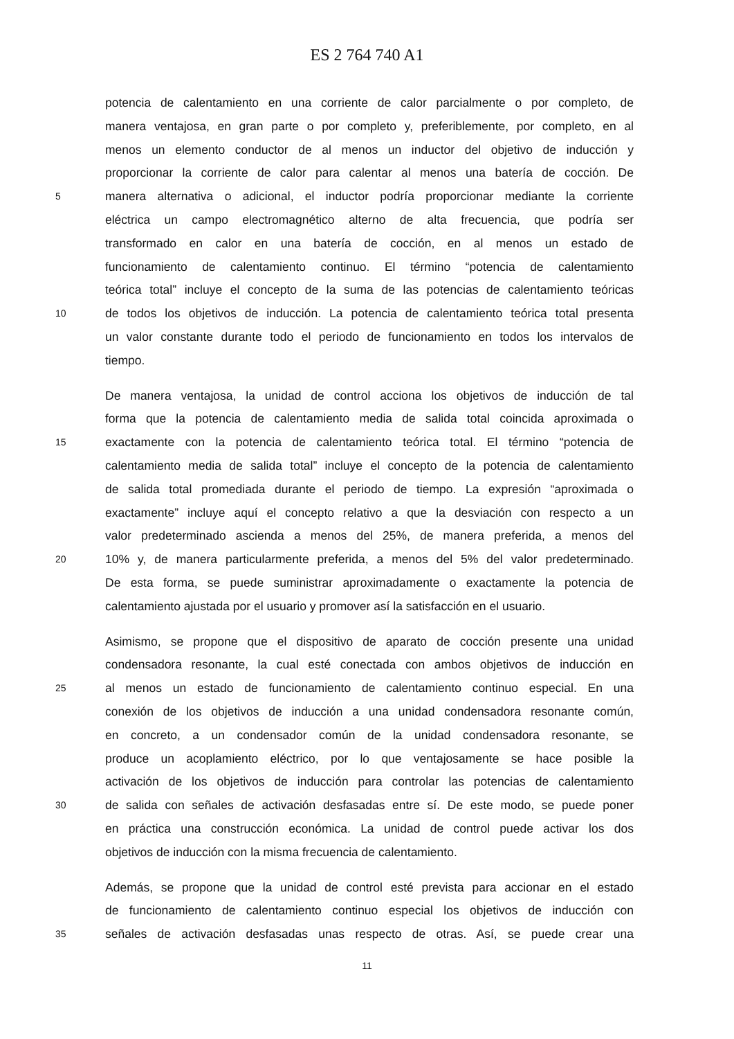ES 2 764 740 A1
potencia de calentamiento en una corriente de calor parcialmente o por completo, de
manera ventajosa, en gran parte o por completo y, preferiblemente, por completo, en al
menos un elemento conductor de al menos un inductor del objetivo de inducción y
proporcionar la corriente de calor para calentar al menos una batería de cocción. De
5 manera alternativa o adicional, el inductor podría proporcionar mediante la corriente
eléctrica un campo electromagnético alterno de alta frecuencia, que podría ser
transformado en calor en una batería de cocción, en al menos un estado de
funcionamiento de calentamiento continuo. El término “potencia de calentamiento
teórica total” incluye el concepto de la suma de las potencias de calentamiento teóricas
10 de todos los objetivos de inducción. La potencia de calentamiento teórica total presenta
un valor constante durante todo el periodo de funcionamiento en todos los intervalos de
tiempo.
De manera ventajosa, la unidad de control acciona los objetivos de inducción de tal
forma que la potencia de calentamiento media de salida total coincida aproximada o
15 exactamente con la potencia de calentamiento teórica total. El término “potencia de
calentamiento media de salida total” incluye el concepto de la potencia de calentamiento
de salida total promediada durante el periodo de tiempo. La expresión “aproximada o
exactamente” incluye aquí el concepto relativo a que la desviación con respecto a un
valor predeterminado ascienda a menos del 25%, de manera preferida, a menos del
20 10% y, de manera particularmente preferida, a menos del 5% del valor predeterminado.
De esta forma, se puede suministrar aproximadamente o exactamente la potencia de
calentamiento ajustada por el usuario y promover así la satisfacción en el usuario.
Asimismo, se propone que el dispositivo de aparato de cocción presente una unidad
condensadora resonante, la cual esté conectada con ambos objetivos de inducción en
25 al menos un estado de funcionamiento de calentamiento continuo especial. En una
conexión de los objetivos de inducción a una unidad condensadora resonante común,
en concreto, a un condensador común de la unidad condensadora resonante, se
produce un acoplamiento eléctrico, por lo que ventajosamente se hace posible la
activación de los objetivos de inducción para controlar las potencias de calentamiento
30 de salida con señales de activación desfasadas entre sí. De este modo, se puede poner
en práctica una construcción económica. La unidad de control puede activar los dos
objetivos de inducción con la misma frecuencia de calentamiento.
Además, se propone que la unidad de control esté prevista para accionar en el estado
de funcionamiento de calentamiento continuo especial los objetivos de inducción con
35 señales de activación desfasadas unas respecto de otras. Así, se puede crear una
11